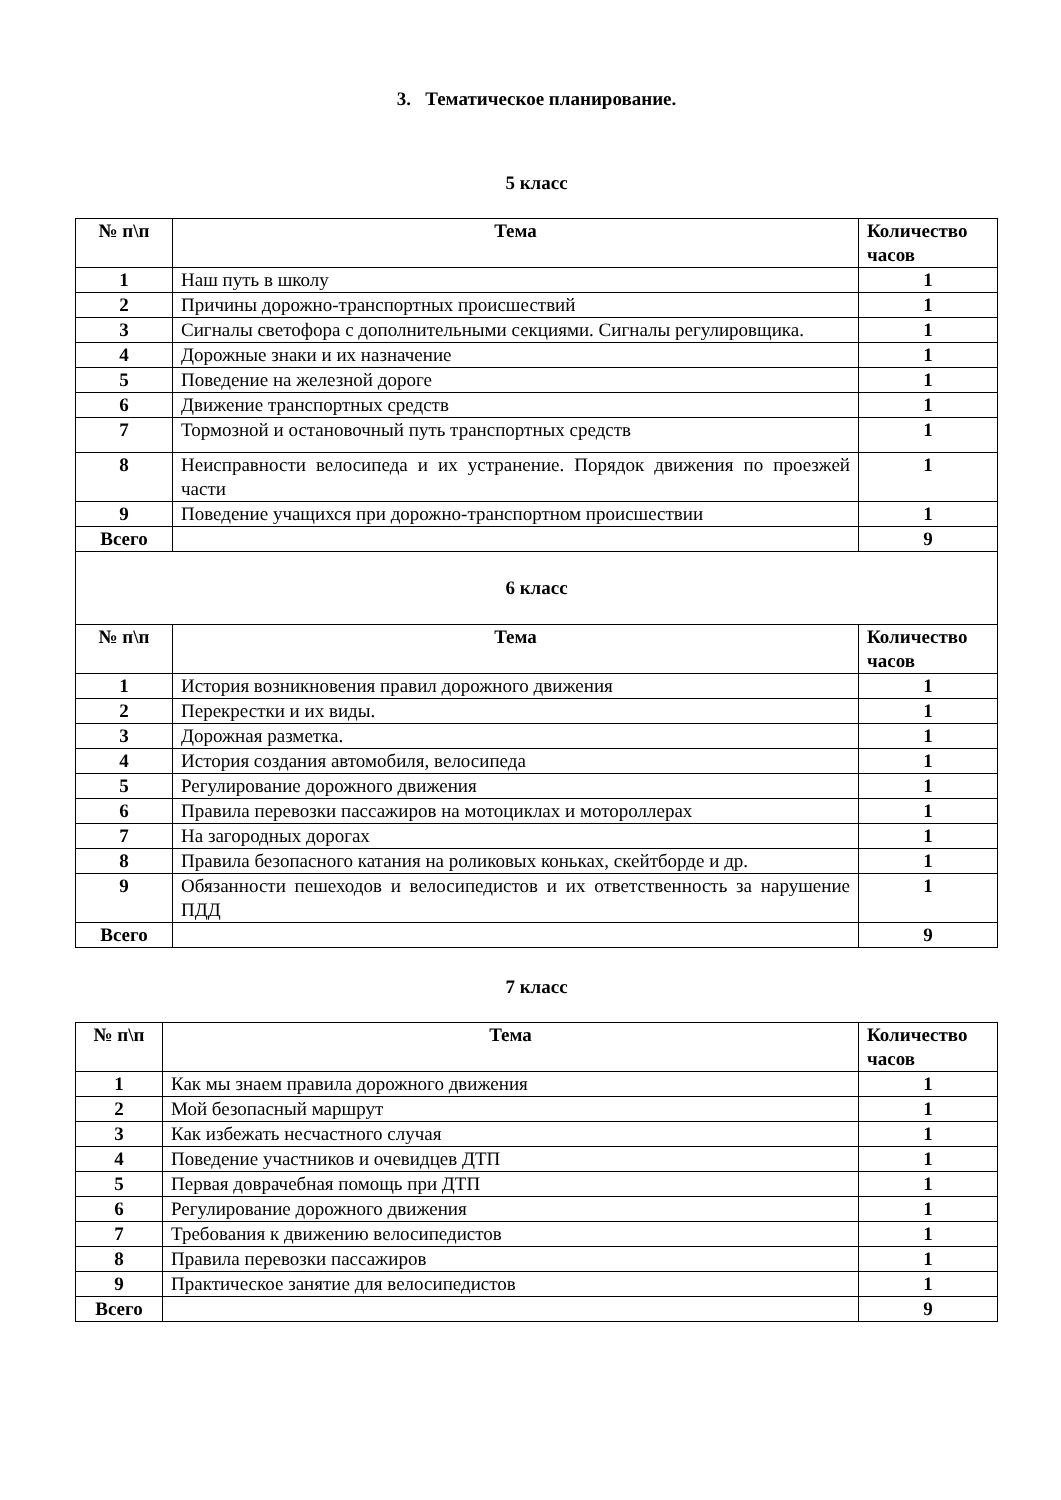3. Тематическое планирование.
5 класс
| № п\п | Тема | Количество часов |
| --- | --- | --- |
| 1 | Наш путь в школу | 1 |
| 2 | Причины дорожно-транспортных происшествий | 1 |
| 3 | Сигналы светофора с дополнительными секциями. Сигналы регулировщика. | 1 |
| 4 | Дорожные знаки и их назначение | 1 |
| 5 | Поведение на железной дороге | 1 |
| 6 | Движение транспортных средств | 1 |
| 7 | Тормозной и остановочный путь транспортных средств | 1 |
| 8 | Неисправности велосипеда и их устранение. Порядок движения по проезжей части | 1 |
| 9 | Поведение учащихся при дорожно-транспортном происшествии | 1 |
| Всего | | 9 |
| 6 класс | | |
| № п\п | Тема | Количество часов |
| 1 | История возникновения правил дорожного движения | 1 |
| 2 | Перекрестки и их виды. | 1 |
| 3 | Дорожная разметка. | 1 |
| 4 | История создания автомобиля, велосипеда | 1 |
| 5 | Регулирование дорожного движения | 1 |
| 6 | Правила перевозки пассажиров на мотоциклах и мотороллерах | 1 |
| 7 | На загородных дорогах | 1 |
| 8 | Правила безопасного катания на роликовых коньках, скейтборде и др. | 1 |
| 9 | Обязанности пешеходов и велосипедистов и их ответственность за нарушение ПДД | 1 |
| Всего | | 9 |
7 класс
| № п\п | Тема | Количество часов |
| --- | --- | --- |
| 1 | Как мы знаем правила дорожного движения | 1 |
| 2 | Мой безопасный маршрут | 1 |
| 3 | Как избежать несчастного случая | 1 |
| 4 | Поведение участников и очевидцев ДТП | 1 |
| 5 | Первая доврачебная помощь при ДТП | 1 |
| 6 | Регулирование дорожного движения | 1 |
| 7 | Требования к движению велосипедистов | 1 |
| 8 | Правила перевозки пассажиров | 1 |
| 9 | Практическое занятие для велосипедистов | 1 |
| Всего | | 9 |